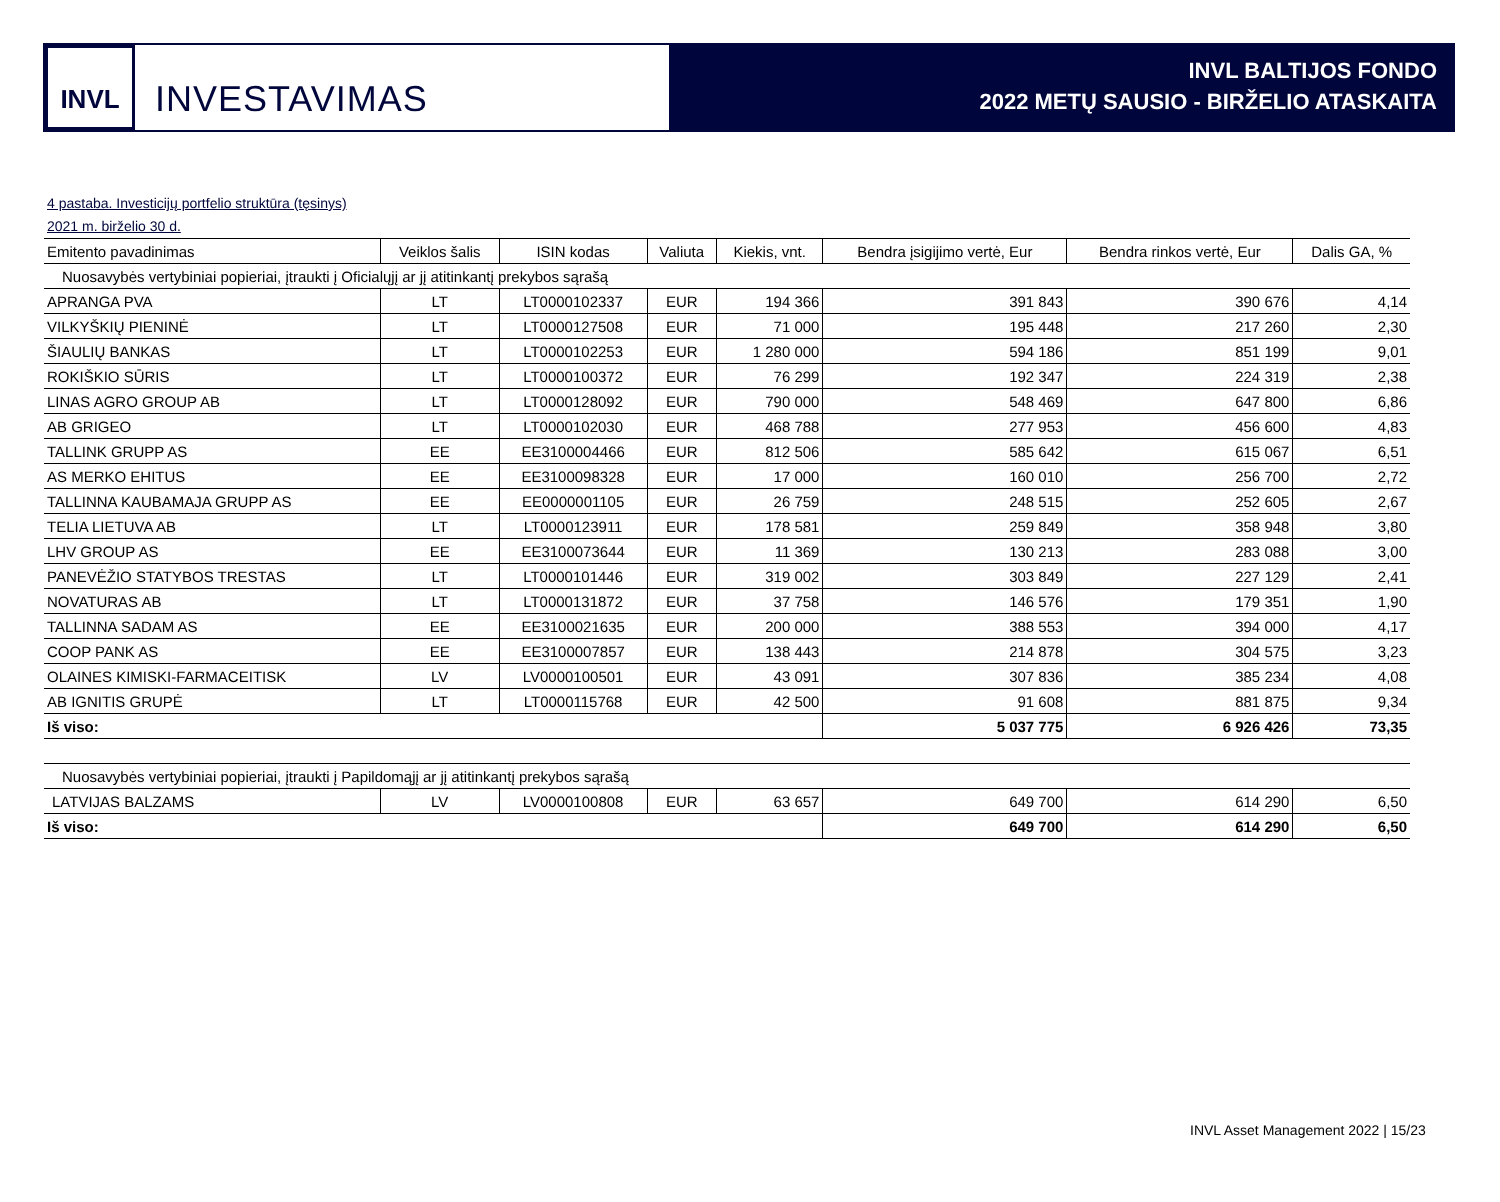INVL
INVESTAVIMAS
INVL BALTIJOS FONDO
2022 METŲ SAUSIO - BIRŽELIO ATASKAITA
4 pastaba. Investicijų portfelio struktūra (tęsinys)
2021 m. birželio 30 d.
| Emitento pavadinimas | Veiklos šalis | ISIN kodas | Valiuta | Kiekis, vnt. | Bendra įsigijimo vertė, Eur | Bendra rinkos vertė, Eur | Dalis GA, % |
| --- | --- | --- | --- | --- | --- | --- | --- |
| Nuosavybės vertybiniai popieriai, įtraukti į Oficialųjį ar jį atitinkantį prekybos sąrašą | | | | | | | |
| APRANGA PVA | LT | LT0000102337 | EUR | 194 366 | 391 843 | 390 676 | 4,14 |
| VILKYŠKIŲ PIENINĖ | LT | LT0000127508 | EUR | 71 000 | 195 448 | 217 260 | 2,30 |
| ŠIAULIŲ BANKAS | LT | LT0000102253 | EUR | 1 280 000 | 594 186 | 851 199 | 9,01 |
| ROKIŠKIO SŪRIS | LT | LT0000100372 | EUR | 76 299 | 192 347 | 224 319 | 2,38 |
| LINAS AGRO GROUP AB | LT | LT0000128092 | EUR | 790 000 | 548 469 | 647 800 | 6,86 |
| AB GRIGEO | LT | LT0000102030 | EUR | 468 788 | 277 953 | 456 600 | 4,83 |
| TALLINK GRUPP AS | EE | EE3100004466 | EUR | 812 506 | 585 642 | 615 067 | 6,51 |
| AS MERKO EHITUS | EE | EE3100098328 | EUR | 17 000 | 160 010 | 256 700 | 2,72 |
| TALLINNA KAUBAMAJA GRUPP AS | EE | EE0000001105 | EUR | 26 759 | 248 515 | 252 605 | 2,67 |
| TELIA LIETUVA AB | LT | LT0000123911 | EUR | 178 581 | 259 849 | 358 948 | 3,80 |
| LHV GROUP AS | EE | EE3100073644 | EUR | 11 369 | 130 213 | 283 088 | 3,00 |
| PANEVĖŽIO STATYBOS TRESTAS | LT | LT0000101446 | EUR | 319 002 | 303 849 | 227 129 | 2,41 |
| NOVATURAS AB | LT | LT0000131872 | EUR | 37 758 | 146 576 | 179 351 | 1,90 |
| TALLINNA SADAM AS | EE | EE3100021635 | EUR | 200 000 | 388 553 | 394 000 | 4,17 |
| COOP PANK AS | EE | EE3100007857 | EUR | 138 443 | 214 878 | 304 575 | 3,23 |
| OLAINES KIMISKI-FARMACEITISK | LV | LV0000100501 | EUR | 43 091 | 307 836 | 385 234 | 4,08 |
| AB IGNITIS GRUPĖ | LT | LT0000115768 | EUR | 42 500 | 91 608 | 881 875 | 9,34 |
| Iš viso: | | | | | 5 037 775 | 6 926 426 | 73,35 |
| Nuosavybės vertybiniai popieriai, įtraukti į Papildomąjį ar jį atitinkantį prekybos sąrašą | | | | | | | |
| LATVIJAS BALZAMS | LV | LV0000100808 | EUR | 63 657 | 649 700 | 614 290 | 6,50 |
| Iš viso: | | | | | 649 700 | 614 290 | 6,50 |
INVL Asset Management 2022 | 15/23